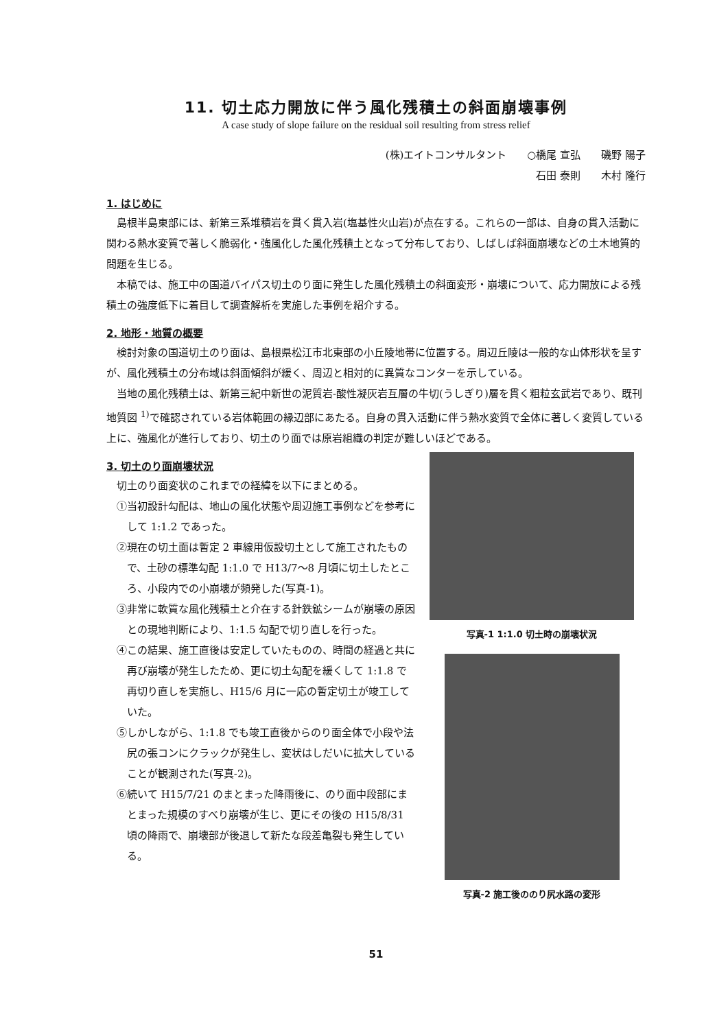11. 切土応力開放に伴う風化残積土の斜面崩壊事例
A case study of slope failure on the residual soil resulting from stress relief
(株)エイトコンサルタント　　○橋尾 宣弘　　磯野 陽子
石田 泰則　　木村 隆行
1. はじめに
島根半島東部には、新第三系堆積岩を貫く貫入岩(塩基性火山岩)が点在する。これらの一部は、自身の貫入活動に関わる熱水変質で著しく脆弱化・強風化した風化残積土となって分布しており、しばしば斜面崩壊などの土木地質的問題を生じる。
本稿では、施工中の国道バイパス切土のり面に発生した風化残積土の斜面変形・崩壊について、応力開放による残積土の強度低下に着目して調査解析を実施した事例を紹介する。
2. 地形・地質の概要
検討対象の国道切土のり面は、島根県松江市北東部の小丘陵地帯に位置する。周辺丘陵は一般的な山体形状を呈すが、風化残積土の分布域は斜面傾斜が緩く、周辺と相対的に異質なコンターを示している。
当地の風化残積土は、新第三紀中新世の泥質岩-酸性凝灰岩互層の牛切(うしぎり)層を貫く粗粒玄武岩であり、既刊地質図 <sup>1)</sup>で確認されている岩体範囲の縁辺部にあたる。自身の貫入活動に伴う熱水変質で全体に著しく変質している上に、強風化が進行しており、切土のり面では原岩組織の判定が難しいほどである。
3. 切土のり面崩壊状況
切土のり面変状のこれまでの経緯を以下にまとめる。
①当初設計勾配は、地山の風化状態や周辺施工事例などを参考にして 1:1.2 であった。
②現在の切土面は暫定 2 車線用仮設切土として施工されたもので、土砂の標準勾配 1:1.0 で H13/7～8 月頃に切土したところ、小段内での小崩壊が頻発した(写真-1)。
③非常に軟質な風化残積土と介在する針鉄鉱シームが崩壊の原因との現地判断により、1:1.5 勾配で切り直しを行った。
④この結果、施工直後は安定していたものの、時間の経過と共に再び崩壊が発生したため、更に切土勾配を緩くして 1:1.8 で再切り直しを実施し、H15/6 月に一応の暫定切土が竣工していた。
⑤しかしながら、1:1.8 でも竣工直後からのり面全体で小段や法尻の張コンにクラックが発生し、変状はしだいに拡大していることが観測された(写真-2)。
⑥続いて H15/7/21 のまとまった降雨後に、のり面中段部にまとまった規模のすべり崩壊が生じ、更にその後の H15/8/31 頃の降雨で、崩壊部が後退して新たな段差亀裂も発生している。
写真-1 1:1.0 切土時の崩壊状況
写真-2 施工後ののり尻水路の変形
51